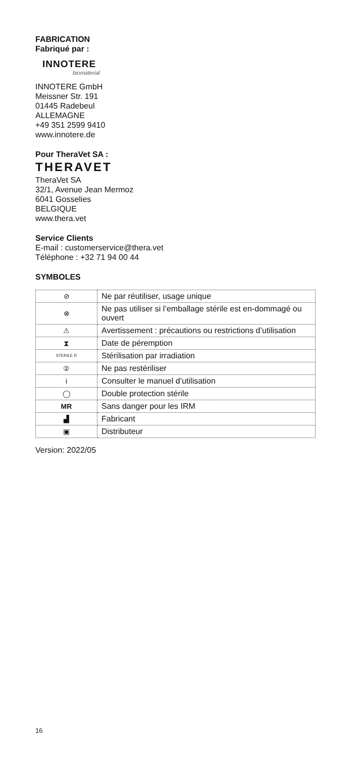FABRICATION
Fabriqué par :
INNOTERE
biomaterial
INNOTERE GmbH
Meissner Str. 191
01445 Radebeul
ALLEMAGNE
+49 351 2599 9410
www.innotere.de
Pour TheraVet SA :
THERAVET
TheraVet SA
32/1, Avenue Jean Mermoz
6041 Gosselies
BELGIQUE
www.thera.vet
Service Clients
E-mail : customerservice@thera.vet
Téléphone : +32 71 94 00 44
SYMBOLES
| ⊘ | Ne par réutiliser, usage unique |
| ⊗ | Ne pas utiliser si l’emballage stérile est en-dommagé ou ouvert |
| ⚠ | Avertissement : précautions ou restrictions d’utilisation |
| ⧗ | Date de péremption |
| STERILE R | Stérilisation par irradiation |
| ② | Ne pas restériliser |
| i | Consulter le manuel d’utilisation |
| ◯ | Double protection stérile |
| MR | Sans danger pour les IRM |
| ▟ | Fabricant |
| ▣ | Distributeur |
Version: 2022/05
16